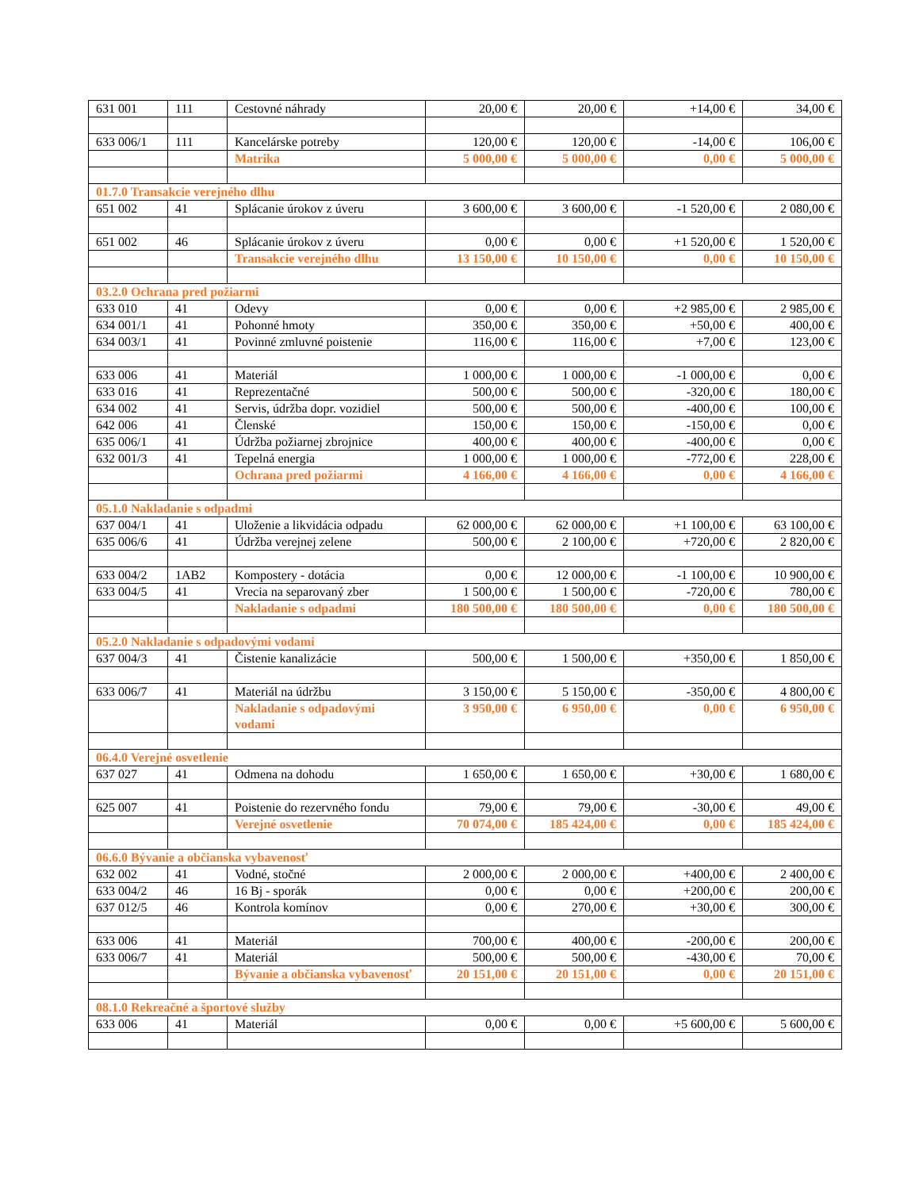| 631 001 | 111 | Cestovné náhrady | 20,00 € | 20,00 € | +14,00 € | 34,00 € |
| 633 006/1 | 111 | Kancelárske potreby | 120,00 € | 120,00 € | -14,00 € | 106,00 € |
| | | Matrika | 5 000,00 € | 5 000,00 € | 0,00 € | 5 000,00 € |
| 01.7.0 Transakcie verejného dlhu | | | | | | |
| 651 002 | 41 | Splácanie úrokov z úveru | 3 600,00 € | 3 600,00 € | -1 520,00 € | 2 080,00 € |
| 651 002 | 46 | Splácanie úrokov z úveru | 0,00 € | 0,00 € | +1 520,00 € | 1 520,00 € |
| | | Transakcie verejného dlhu | 13 150,00 € | 10 150,00 € | 0,00 € | 10 150,00 € |
| 03.2.0 Ochrana pred požiarmi | | | | | | |
| 633 010 | 41 | Odevy | 0,00 € | 0,00 € | +2 985,00 € | 2 985,00 € |
| 634 001/1 | 41 | Pohonné hmoty | 350,00 € | 350,00 € | +50,00 € | 400,00 € |
| 634 003/1 | 41 | Povinné zmluvné poistenie | 116,00 € | 116,00 € | +7,00 € | 123,00 € |
| 633 006 | 41 | Materiál | 1 000,00 € | 1 000,00 € | -1 000,00 € | 0,00 € |
| 633 016 | 41 | Reprezentačné | 500,00 € | 500,00 € | -320,00 € | 180,00 € |
| 634 002 | 41 | Servis, údržba dopr. vozidiel | 500,00 € | 500,00 € | -400,00 € | 100,00 € |
| 642 006 | 41 | Členské | 150,00 € | 150,00 € | -150,00 € | 0,00 € |
| 635 006/1 | 41 | Údržba požiarnej zbrojnice | 400,00 € | 400,00 € | -400,00 € | 0,00 € |
| 632 001/3 | 41 | Tepelná energia | 1 000,00 € | 1 000,00 € | -772,00 € | 228,00 € |
| | | Ochrana pred požiarmi | 4 166,00 € | 4 166,00 € | 0,00 € | 4 166,00 € |
| 05.1.0 Nakladanie s odpadmi | | | | | | |
| 637 004/1 | 41 | Uloženie a likvidácia odpadu | 62 000,00 € | 62 000,00 € | +1 100,00 € | 63 100,00 € |
| 635 006/6 | 41 | Údržba verejnej zelene | 500,00 € | 2 100,00 € | +720,00 € | 2 820,00 € |
| 633 004/2 | 1AB2 | Kompostery - dotácia | 0,00 € | 12 000,00 € | -1 100,00 € | 10 900,00 € |
| 633 004/5 | 41 | Vrecia na separovaný zber | 1 500,00 € | 1 500,00 € | -720,00 € | 780,00 € |
| | | Nakladanie s odpadmi | 180 500,00 € | 180 500,00 € | 0,00 € | 180 500,00 € |
| 05.2.0 Nakladanie s odpadovými vodami | | | | | | |
| 637 004/3 | 41 | Čistenie kanalizácie | 500,00 € | 1 500,00 € | +350,00 € | 1 850,00 € |
| 633 006/7 | 41 | Materiál na údržbu | 3 150,00 € | 5 150,00 € | -350,00 € | 4 800,00 € |
| | | Nakladanie s odpadovými vodami | 3 950,00 € | 6 950,00 € | 0,00 € | 6 950,00 € |
| 06.4.0 Verejné osvetlenie | | | | | | |
| 637 027 | 41 | Odmena na dohodu | 1 650,00 € | 1 650,00 € | +30,00 € | 1 680,00 € |
| 625 007 | 41 | Poistenie do rezervného fondu | 79,00 € | 79,00 € | -30,00 € | 49,00 € |
| | | Verejné osvetlenie | 70 074,00 € | 185 424,00 € | 0,00 € | 185 424,00 € |
| 06.6.0 Bývanie a občianska vybavenosť | | | | | | |
| 632 002 | 41 | Vodné, stočné | 2 000,00 € | 2 000,00 € | +400,00 € | 2 400,00 € |
| 633 004/2 | 46 | 16 Bj - sporák | 0,00 € | 0,00 € | +200,00 € | 200,00 € |
| 637 012/5 | 46 | Kontrola komínov | 0,00 € | 270,00 € | +30,00 € | 300,00 € |
| 633 006 | 41 | Materiál | 700,00 € | 400,00 € | -200,00 € | 200,00 € |
| 633 006/7 | 41 | Materiál | 500,00 € | 500,00 € | -430,00 € | 70,00 € |
| | | Bývanie a občianska vybavenosť | 20 151,00 € | 20 151,00 € | 0,00 € | 20 151,00 € |
| 08.1.0 Rekreačné a športové služby | | | | | | |
| 633 006 | 41 | Materiál | 0,00 € | 0,00 € | +5 600,00 € | 5 600,00 € |